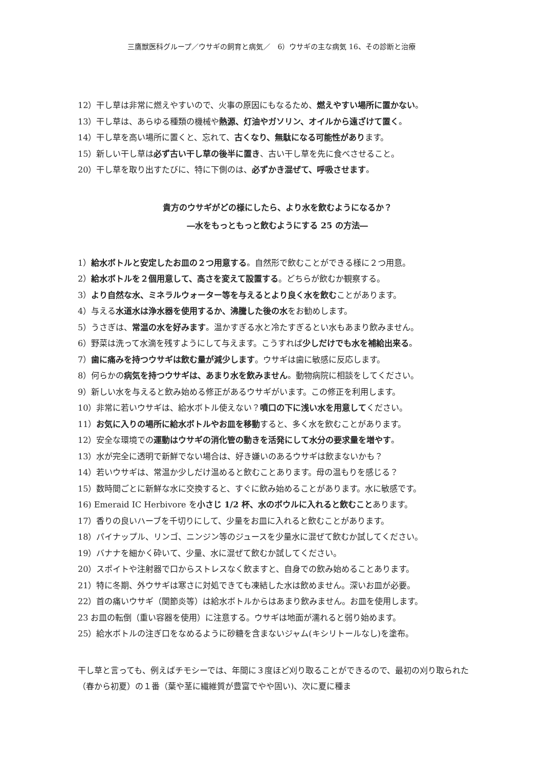三鷹獣医科グループ／ウサギの飼育と病気／　6）ウサギの主な病気 16、その診断と治療
12）干し草は非常に燃えやすいので、火事の原因にもなるため、燃えやすい場所に置かない。
13）干し草は、あらゆる種類の機械や熱源、灯油やガソリン、オイルから遠ざけて置く。
14）干し草を高い場所に置くと、忘れて、古くなり、無駄になる可能性があります。
15）新しい干し草は必ず古い干し草の後半に置き、古い干し草を先に食べさせること。
20）干し草を取り出すたびに、特に下側のは、必ずかき混ぜて、呼吸させます。
貴方のウサギがどの様にしたら、より水を飲むようになるか？
―水をもっともっと飲むようにする 25 の方法―
1）給水ボトルと安定したお皿の２つ用意する。自然形で飲むことができる様に２つ用意。
2）給水ボトルを２個用意して、高さを変えて設置する。どちらが飲むか観察する。
3）より自然な水、ミネラルウォーター等を与えるとより良く水を飲むことがあります。
4）与える水道水は浄水器を使用するか、沸騰した後の水をお勧めします。
5）うさぎは、常温の水を好みます。温かすぎる水と冷たすぎるとい水もあまり飲みません。
6）野菜は洗って水滴を残すようにして与えます。こうすれば少しだけでも水を補給出来る。
7）歯に痛みを持つウサギは飲む量が減少します。ウサギは歯に敏感に反応します。
8）何らかの病気を持つウサギは、あまり水を飲みません。動物病院に相談をしてください。
9）新しい水を与えると飲み始める修正があるウサギがいます。この修正を利用します。
10）非常に若いウサギは、給水ボトル使えない？噴口の下に浅い水を用意してください。
11）お気に入りの場所に給水ボトルやお皿を移動すると、多く水を飲むことがあります。
12）安全な環境での運動はウサギの消化管の動きを活発にして水分の要求量を増やす。
13）水が完全に透明で新鮮でない場合は、好き嫌いのあるウサギは飲まないかも？
14）若いウサギは、常温か少しだけ温めると飲むことあります。母の温もりを感じる？
15）数時間ごとに新鮮な水に交換すると、すぐに飲み始めることがあります。水に敏感です。
16) Emeraid IC Herbivore を小さじ 1/2 杯、水のボウルに入れると飲むことあります。
17）香りの良いハーブを千切りにして、少量をお皿に入れると飲むことがあります。
18）パイナップル、リンゴ、ニンジン等のジュースを少量水に混ぜて飲むか試してください。
19）バナナを細かく砕いて、少量、水に混ぜて飲むか試してください。
20）スポイトや注射器で口からストレスなく飲ますと、自身での飲み始めることあります。
21）特に冬期、外ウサギは寒さに対処できても凍結した水は飲めません。深いお皿が必要。
22）首の痛いウサギ（関節炎等）は給水ボトルからはあまり飲みません。お皿を使用します。
23 お皿の転倒（重い容器を使用）に注意する。ウサギは地面が濡れると弱り始めます。
25）給水ボトルの注ぎ口をなめるように砂糖を含まないジャム(キシリトールなし)を塗布。
干し草と言っても、例えばチモシーでは、年間に３度ほど刈り取ることができるので、最初の刈り取られた（春から初夏）の１番（葉や茎に繊維質が豊富でやや固い)、次に夏に種ま